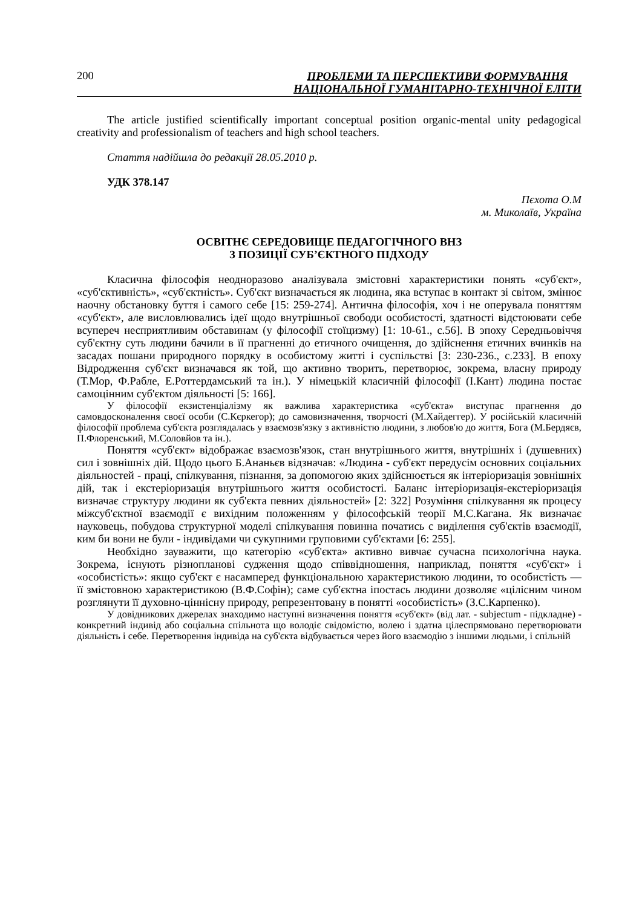200 ПРОБЛЕМИ ТА ПЕРСПЕКТИВИ ФОРМУВАННЯ
НАЦІОНАЛЬНОЇ ГУМАНІТАРНО-ТЕХНІЧНОЇ ЕЛІТИ
The article justified scientifically important conceptual position organic-mental unity pedagogical creativity and professionalism of teachers and high school teachers.
Стаття надійшла до редакції 28.05.2010 р.
УДК 378.147
Пєхота О.М
м. Миколаїв, Україна
ОСВІТНЄ СЕРЕДОВИЩЕ ПЕДАГОГІЧНОГО ВНЗ
З ПОЗИЦІЇ СУБ’ЄКТНОГО ПІДХОДУ
Класична філософія неодноразово аналізувала змістовні характеристики понять «суб'єкт», «суб'єктивність», «суб'єктність». Суб'єкт визначається як людина, яка вступає в контакт зі світом, змінює наочну обстановку буття і самого себе [15: 259-274]. Антична філософія, хоч і не оперувала поняттям «суб'єкт», але висловлювались ідеї щодо внутрішньої свободи особистості, здатності відстоювати себе всупереч несприятливим обставинам (у філософії стоїцизму) [1: 10-61., с.56]. В эпоху Середньовіччя суб'єктну суть людини бачили в її прагненні до етичного очищення, до здійснення етичних вчинків на засадах пошани природного порядку в особистому житті і суспільстві [3: 230-236., с.233]. В епоху Відродження суб'єкт визначався як той, що активно творить, перетворює, зокрема, власну природу (Т.Мор, Ф.Рабле, Е.Роттердамський та ін.). У німецькій класичній філософії (І.Кант) людина постає самоцінним суб'єктом діяльності [5: 166].
У філософії екзистенціалізму як важлива характеристика «суб'єкта» виступає прагнення до самовдосконалення своєї особи (С.Кєркегор); до самовизначення, творчості (М.Хайдеггер). У російській класичній філософії проблема суб'єкта розглядалась у взаємозв'язку з активністю людини, з любов'ю до життя, Бога (М.Бердяєв, П.Флоренський, М.Соловйов та ін.).
Поняття «суб'єкт» відображає взаємозв'язок, стан внутрішнього життя, внутрішніх і (душевних) сил і зовнішніх дій. Щодо цього Б.Ананьєв відзначав: «Людина - суб'єкт передусім основних соціальних діяльностей - праці, спілкування, пізнання, за допомогою яких здійснюється як інтеріоризація зовнішніх дій, так і екстеріоризація внутрішнього життя особистості. Баланс інтеріоризація-екстеріоризація визначає структуру людини як суб'єкта певних діяльностей» [2: 322] Розуміння спілкування як процесу міжсуб'єктної взаємодії є вихідним положенням у філософській теорії М.С.Кагана. Як визначає науковець, побудова структурної моделі спілкування повинна початись с виділення суб'єктів взаємодії, ким би вони не були - індивідами чи сукупними груповими суб'єктами [6: 255].
Необхідно зауважити, що категорію «суб'єкта» активно вивчає сучасна психологічна наука. Зокрема, існують різнопланові судження щодо співвідношення, наприклад, поняття «суб'єкт» і «особистість»: якщо суб'єкт є насамперед функціональною характеристикою людини, то особистість — її змістовною характеристикою (В.Ф.Софін); саме суб'єктна іпостась людини дозволяє «цілісним чином розглянути її духовно-ціннісну природу, репрезентовану в понятті «особистість» (З.С.Карпенко).
У довідникових джерелах знаходимо наступні визначення поняття «суб'єкт» (від лат. - subjectum - підкладне) - конкретний індивід або соціальна спільнота що володіє свідомістю, волею і здатна цілеспрямовано перетворювати діяльність і себе. Перетворення індивіда на суб'єкта відбувається через його взаємодію з іншими людьми, і спільній